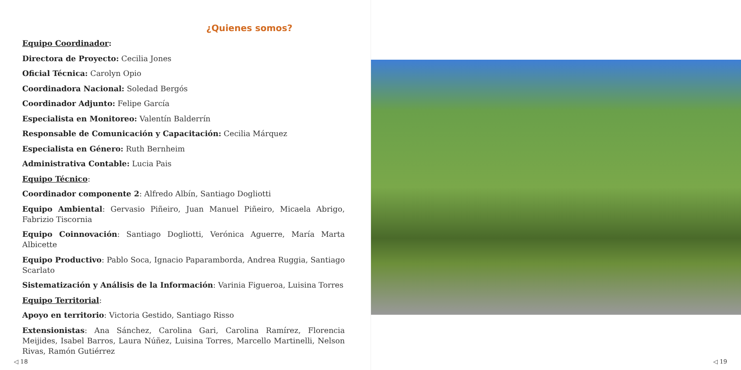¿Quienes somos?
Equipo Coordinador:
Directora de Proyecto: Cecilia Jones
Oficial Técnica: Carolyn Opio
Coordinadora Nacional: Soledad Bergós
Coordinador Adjunto: Felipe García
Especialista en Monitoreo: Valentín Balderrín
Responsable de Comunicación y Capacitación: Cecilia Márquez
Especialista en Género: Ruth Bernheim
Administrativa Contable: Lucia Pais
Equipo Técnico:
Coordinador componente 2: Alfredo Albín, Santiago Dogliotti
Equipo Ambiental: Gervasio Piñeiro, Juan Manuel Piñeiro, Micaela Abrigo, Fabrizio Tiscornia
Equipo Coinnovación: Santiago Dogliotti, Verónica Aguerre, María Marta Albicette
Equipo Productivo: Pablo Soca, Ignacio Paparamborda, Andrea Ruggia, Santiago Scarlato
Sistematización y Análisis de la Información: Varinia Figueroa, Luisina Torres
Equipo Territorial:
Apoyo en territorio: Victoria Gestido, Santiago Risso
Extensionistas: Ana Sánchez, Carolina Gari, Carolina Ramírez, Florencia Meijides, Isabel Barros, Laura Núñez, Luisina Torres, Marcello Martinelli, Nelson Rivas, Ramón Gutiérrez
◁ 18
◁ 19